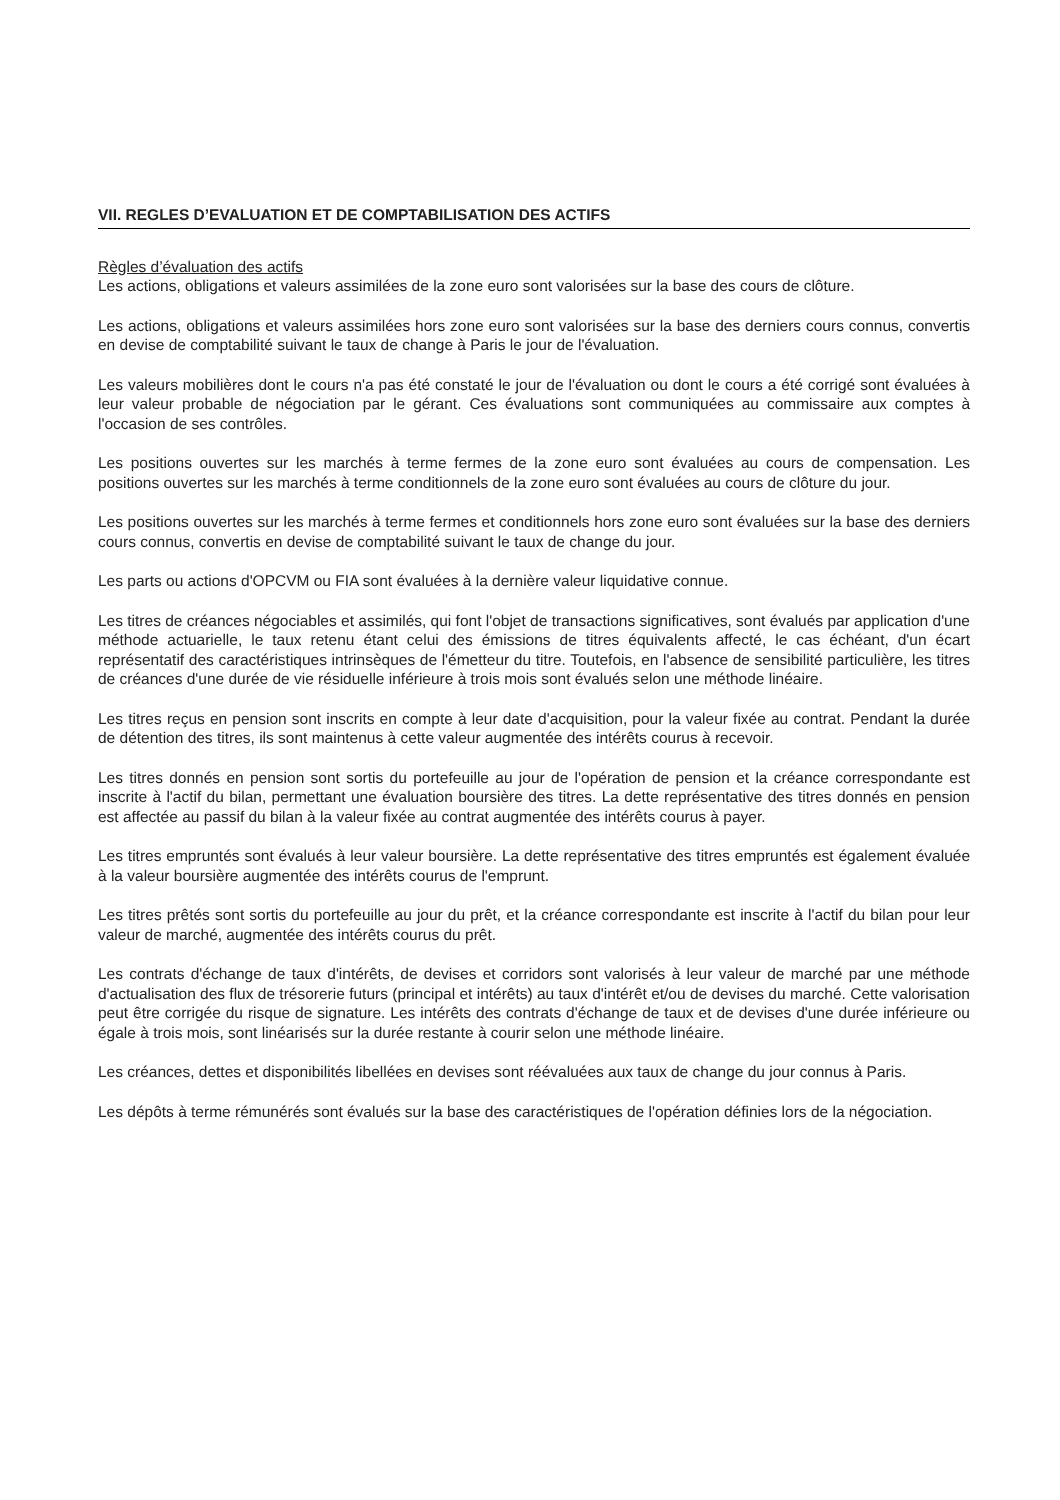VII. REGLES D’EVALUATION ET DE COMPTABILISATION DES ACTIFS
Règles d’évaluation des actifs
Les actions, obligations et valeurs assimilées de la zone euro sont valorisées sur la base des cours de clôture.
Les actions, obligations et valeurs assimilées hors zone euro sont valorisées sur la base des derniers cours connus, convertis en devise de comptabilité suivant le taux de change à Paris le jour de l'évaluation.
Les valeurs mobilières dont le cours n'a pas été constaté le jour de l'évaluation ou dont le cours a été corrigé sont évaluées à leur valeur probable de négociation par le gérant. Ces évaluations sont communiquées au commissaire aux comptes à l'occasion de ses contrôles.
Les positions ouvertes sur les marchés à terme fermes de la zone euro sont évaluées au cours de compensation. Les positions ouvertes sur les marchés à terme conditionnels de la zone euro sont évaluées au cours de clôture du jour.
Les positions ouvertes sur les marchés à terme fermes et conditionnels hors zone euro sont évaluées sur la base des derniers cours connus, convertis en devise de comptabilité suivant le taux de change du jour.
Les parts ou actions d'OPCVM ou FIA sont évaluées à la dernière valeur liquidative connue.
Les titres de créances négociables et assimilés, qui font l'objet de transactions significatives, sont évalués par application d'une méthode actuarielle, le taux retenu étant celui des émissions de titres équivalents affecté, le cas échéant, d'un écart représentatif des caractéristiques intrinsèques de l'émetteur du titre. Toutefois, en l'absence de sensibilité particulière, les titres de créances d'une durée de vie résiduelle inférieure à trois mois sont évalués selon une méthode linéaire.
Les titres reçus en pension sont inscrits en compte à leur date d'acquisition, pour la valeur fixée au contrat. Pendant la durée de détention des titres, ils sont maintenus à cette valeur augmentée des intérêts courus à recevoir.
Les titres donnés en pension sont sortis du portefeuille au jour de l'opération de pension et la créance correspondante est inscrite à l'actif du bilan, permettant une évaluation boursière des titres. La dette représentative des titres donnés en pension est affectée au passif du bilan à la valeur fixée au contrat augmentée des intérêts courus à payer.
Les titres empruntés sont évalués à leur valeur boursière. La dette représentative des titres empruntés est également évaluée à la valeur boursière augmentée des intérêts courus de l'emprunt.
Les titres prêtés sont sortis du portefeuille au jour du prêt, et la créance correspondante est inscrite à l'actif du bilan pour leur valeur de marché, augmentée des intérêts courus du prêt.
Les contrats d'échange de taux d'intérêts, de devises et corridors sont valorisés à leur valeur de marché par une méthode d'actualisation des flux de trésorerie futurs (principal et intérêts) au taux d'intérêt et/ou de devises du marché. Cette valorisation peut être corrigée du risque de signature. Les intérêts des contrats d'échange de taux et de devises d'une durée inférieure ou égale à trois mois, sont linéarisés sur la durée restante à courir selon une méthode linéaire.
Les créances, dettes et disponibilités libellées en devises sont réévaluées aux taux de change du jour connus à Paris.
Les dépôts à terme rémunérés sont évalués sur la base des caractéristiques de l'opération définies lors de la négociation.